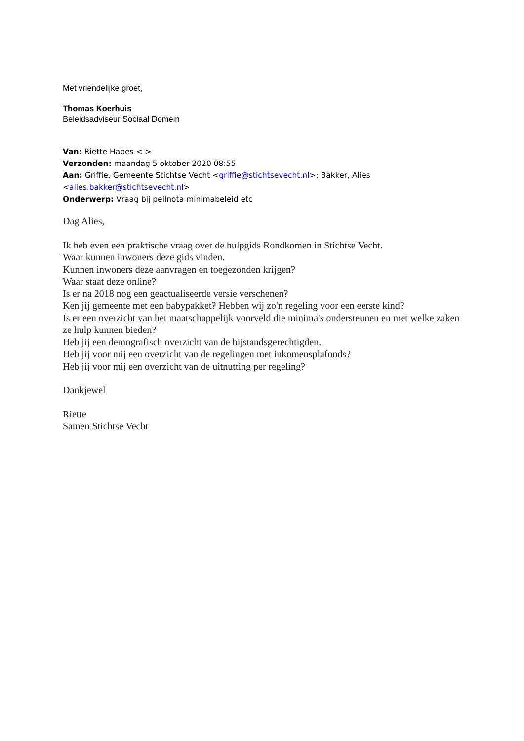Met vriendelijke groet,
Thomas Koerhuis
Beleidsadviseur Sociaal Domein
Van: Riette Habes < >
Verzonden: maandag 5 oktober 2020 08:55
Aan: Griffie, Gemeente Stichtse Vecht <griffie@stichtsevecht.nl>; Bakker, Alies
<alies.bakker@stichtsevecht.nl>
Onderwerp: Vraag bij peilnota minimabeleid etc
Dag Alies,
Ik heb even een praktische vraag over de hulpgids Rondkomen in Stichtse Vecht.
Waar kunnen inwoners deze gids vinden.
Kunnen inwoners deze aanvragen en toegezonden krijgen?
Waar staat deze online?
Is er na 2018 nog een geactualiseerde versie verschenen?
Ken jij gemeente met een babypakket? Hebben wij zo'n regeling voor een eerste kind?
Is er een overzicht van het maatschappelijk voorveld die minima's ondersteunen en met welke zaken ze hulp kunnen bieden?
Heb jij een demografisch overzicht van de bijstandsgerechtigden.
Heb jij voor mij een overzicht van de regelingen met inkomensplafonds?
Heb jij voor mij een overzicht van de uitnutting per regeling?
Dankjewel
Riette
Samen Stichtse Vecht